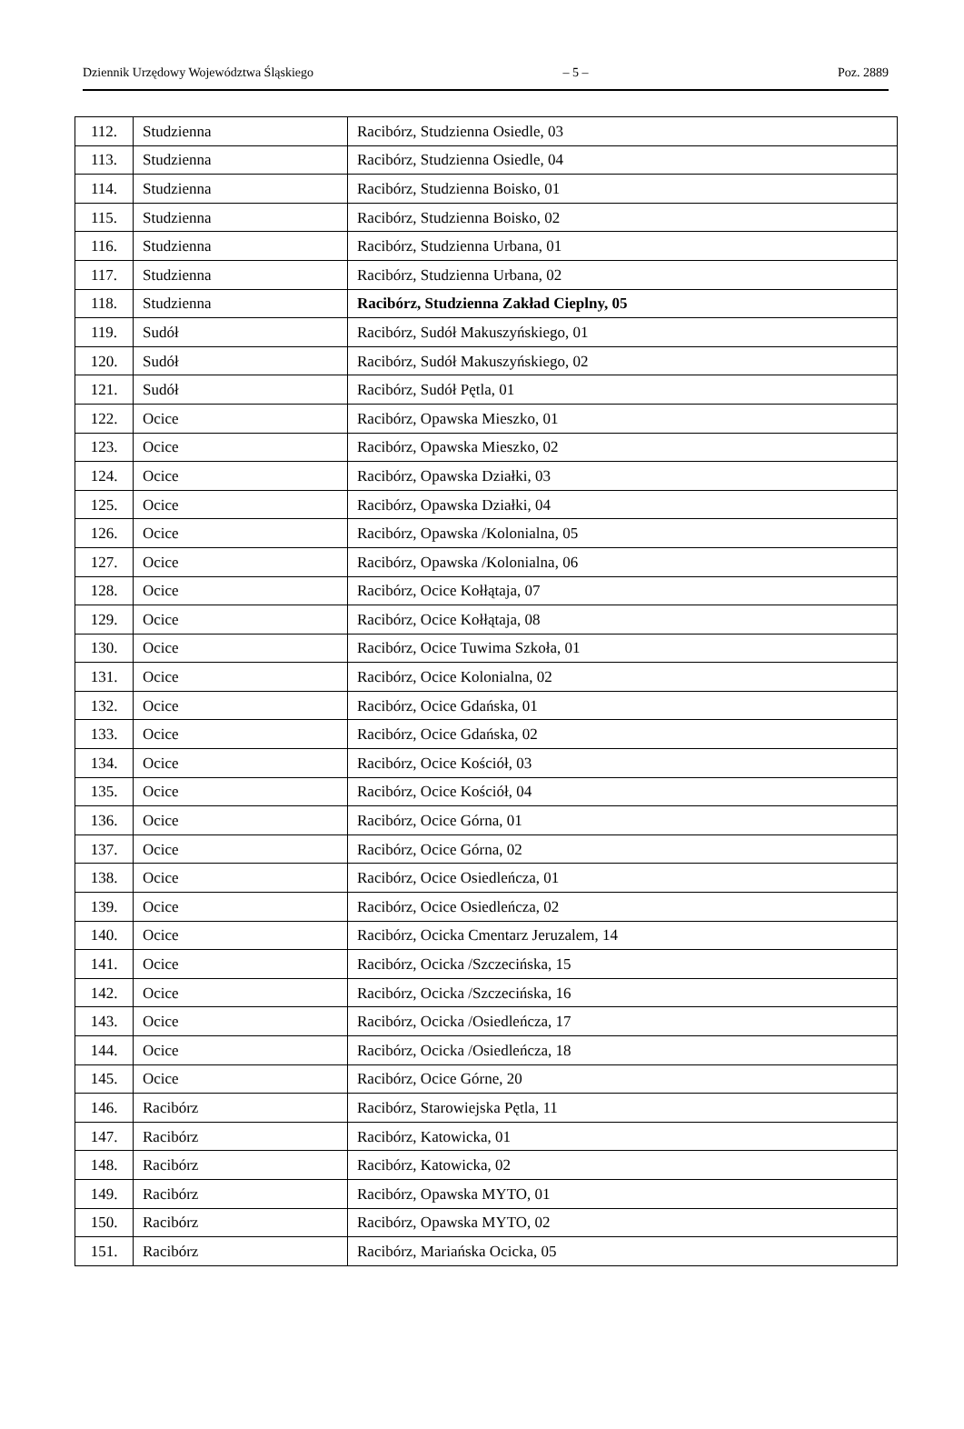Dziennik Urzędowy Województwa Śląskiego – 5 – Poz. 2889
| 112. | Studzienna | Racibórz, Studzienna Osiedle, 03 |
| 113. | Studzienna | Racibórz, Studzienna Osiedle, 04 |
| 114. | Studzienna | Racibórz, Studzienna Boisko, 01 |
| 115. | Studzienna | Racibórz, Studzienna Boisko, 02 |
| 116. | Studzienna | Racibórz, Studzienna Urbana, 01 |
| 117. | Studzienna | Racibórz, Studzienna Urbana, 02 |
| 118. | Studzienna | Racibórz, Studzienna Zakład Cieplny, 05 |
| 119. | Sudół | Racibórz, Sudół Makuszyńskiego, 01 |
| 120. | Sudół | Racibórz, Sudół Makuszyńskiego, 02 |
| 121. | Sudół | Racibórz, Sudół Pętla, 01 |
| 122. | Ocice | Racibórz, Opawska Mieszko, 01 |
| 123. | Ocice | Racibórz, Opawska Mieszko, 02 |
| 124. | Ocice | Racibórz, Opawska Działki, 03 |
| 125. | Ocice | Racibórz, Opawska Działki, 04 |
| 126. | Ocice | Racibórz, Opawska /Kolonialna, 05 |
| 127. | Ocice | Racibórz, Opawska /Kolonialna, 06 |
| 128. | Ocice | Racibórz, Ocice Kołłątaja, 07 |
| 129. | Ocice | Racibórz, Ocice Kołłątaja, 08 |
| 130. | Ocice | Racibórz, Ocice Tuwima Szkoła, 01 |
| 131. | Ocice | Racibórz, Ocice Kolonialna, 02 |
| 132. | Ocice | Racibórz, Ocice Gdańska, 01 |
| 133. | Ocice | Racibórz, Ocice Gdańska, 02 |
| 134. | Ocice | Racibórz, Ocice Kościół, 03 |
| 135. | Ocice | Racibórz, Ocice Kościół, 04 |
| 136. | Ocice | Racibórz, Ocice Górna, 01 |
| 137. | Ocice | Racibórz, Ocice Górna, 02 |
| 138. | Ocice | Racibórz, Ocice Osiedleńcza, 01 |
| 139. | Ocice | Racibórz, Ocice Osiedleńcza, 02 |
| 140. | Ocice | Racibórz, Ocicka Cmentarz Jeruzalem, 14 |
| 141. | Ocice | Racibórz, Ocicka /Szczecińska, 15 |
| 142. | Ocice | Racibórz, Ocicka /Szczecińska, 16 |
| 143. | Ocice | Racibórz, Ocicka /Osiedleńcza, 17 |
| 144. | Ocice | Racibórz, Ocicka /Osiedleńcza, 18 |
| 145. | Ocice | Racibórz, Ocice Górne, 20 |
| 146. | Racibórz | Racibórz, Starowiejska Pętla, 11 |
| 147. | Racibórz | Racibórz, Katowicka, 01 |
| 148. | Racibórz | Racibórz, Katowicka, 02 |
| 149. | Racibórz | Racibórz, Opawska MYTO, 01 |
| 150. | Racibórz | Racibórz, Opawska MYTO, 02 |
| 151. | Racibórz | Racibórz, Mariańska Ocicka, 05 |